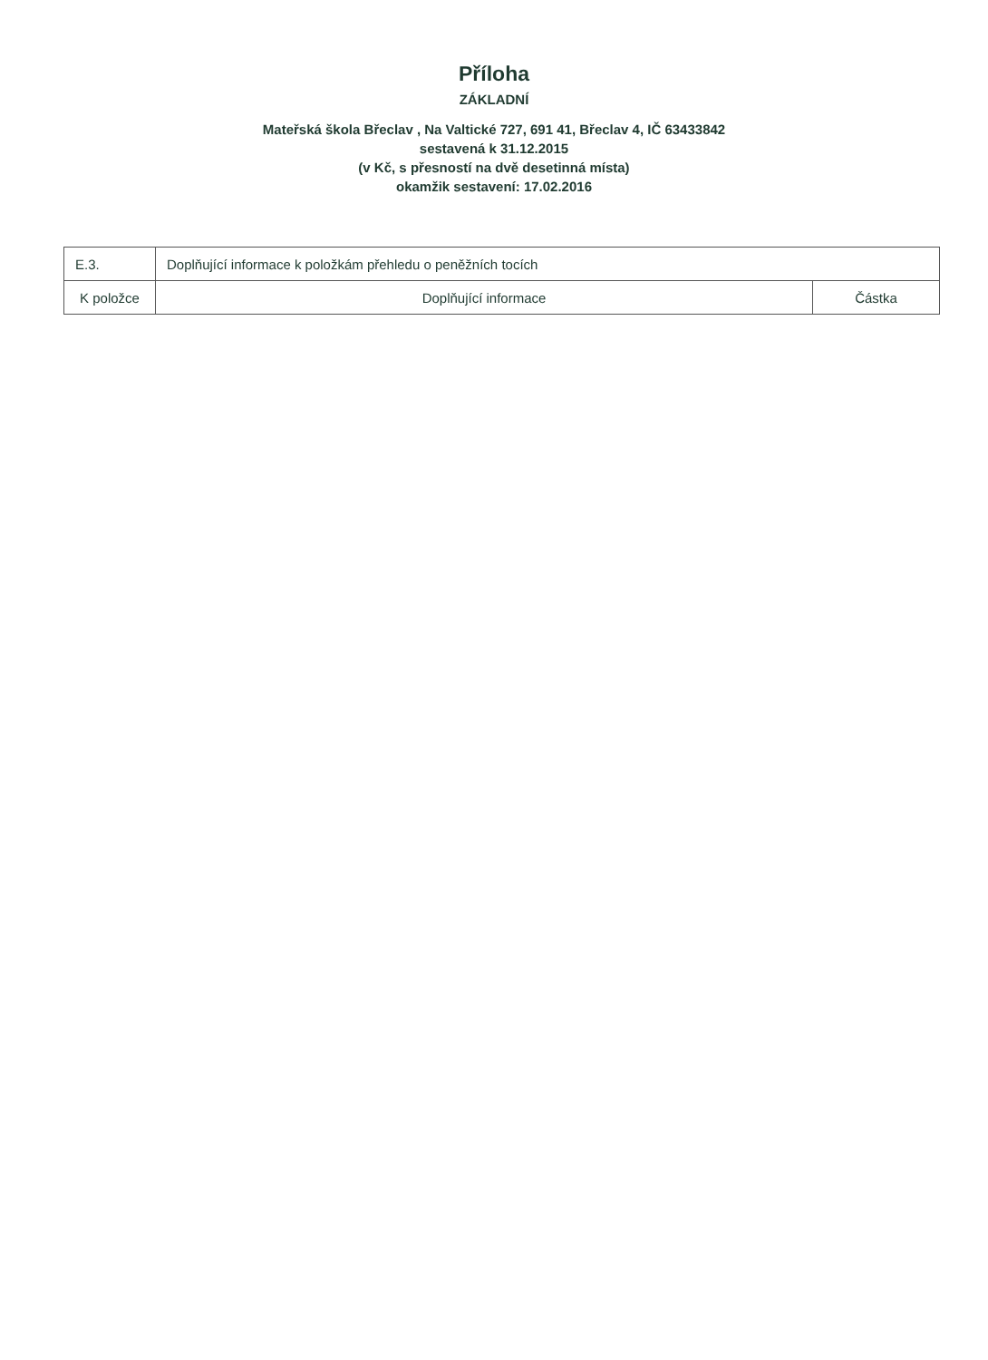Příloha
ZÁKLADNÍ
Mateřská škola Břeclav , Na Valtické 727, 691 41, Břeclav 4, IČ 63433842
sestavená k 31.12.2015
(v Kč, s přesností na dvě desetinná místa)
okamžik sestavení: 17.02.2016
| E.3. | Doplňující informace k položkám přehledu o peněžních tocích | |
| K položce | Doplňující informace | Částka |